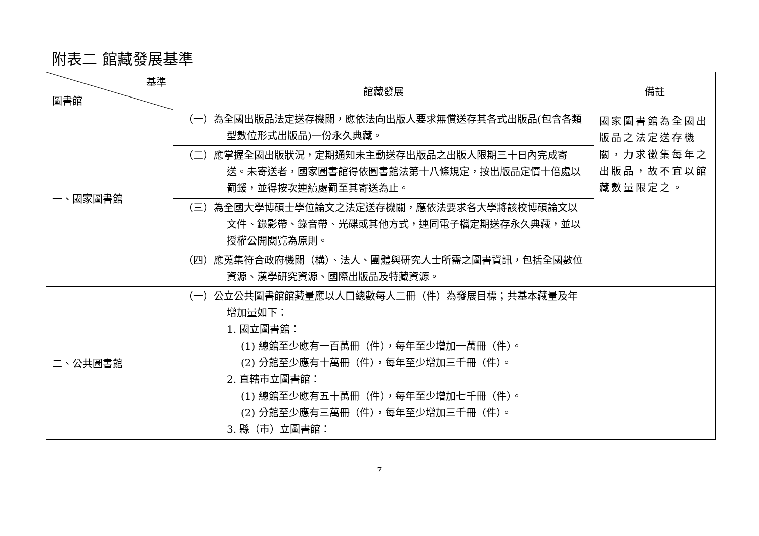附表二 館藏發展基準
| 基準 圖書館 | 館藏發展 | 備註 |
| --- | --- | --- |
| 一、國家圖書館 | （一）為全國出版品法定送存機關，應依法向出版人要求無償送存其各式出版品(包含各類型數位形式出版品)一份永久典藏。 | 國家圖書館為全國出版品之法定送存機關，力求徵集每年之出版品，故不宜以館藏數量限定之。 |
| | （二）應掌握全國出版狀況，定期通知未主動送存出版品之出版人限期三十日內完成寄送。未寄送者，國家圖書館得依圖書館法第十八條規定，按出版品定價十倍處以罰鍰，並得按次連續處罰至其寄送為止。 | |
| | （三）為全國大學博碩士學位論文之法定送存機關，應依法要求各大學將該校博碩論文以文件、錄影帶、錄音帶、光碟或其他方式，連同電子檔定期送存永久典藏，並以授權公開閱覽為原則。 | |
| | （四）應蒐集符合政府機關（構）、法人、團體與研究人士所需之圖書資訊，包括全國數位資源、漢學研究資源、國際出版品及特藏資源。 | |
| 二、公共圖書館 | （一）公立公共圖書館館藏量應以人口總數每人二冊（件）為發展目標；共基本藏量及年增加量如下： 1. 國立圖書館： (1) 總館至少應有一百萬冊（件），每年至少增加一萬冊（件）。 (2) 分館至少應有十萬冊（件），每年至少增加三千冊（件）。 2. 直轄市立圖書館： (1) 總館至少應有五十萬冊（件），每年至少增加七千冊（件）。 (2) 分館至少應有三萬冊（件），每年至少增加三千冊（件）。 3. 縣（市）立圖書館： | |
7